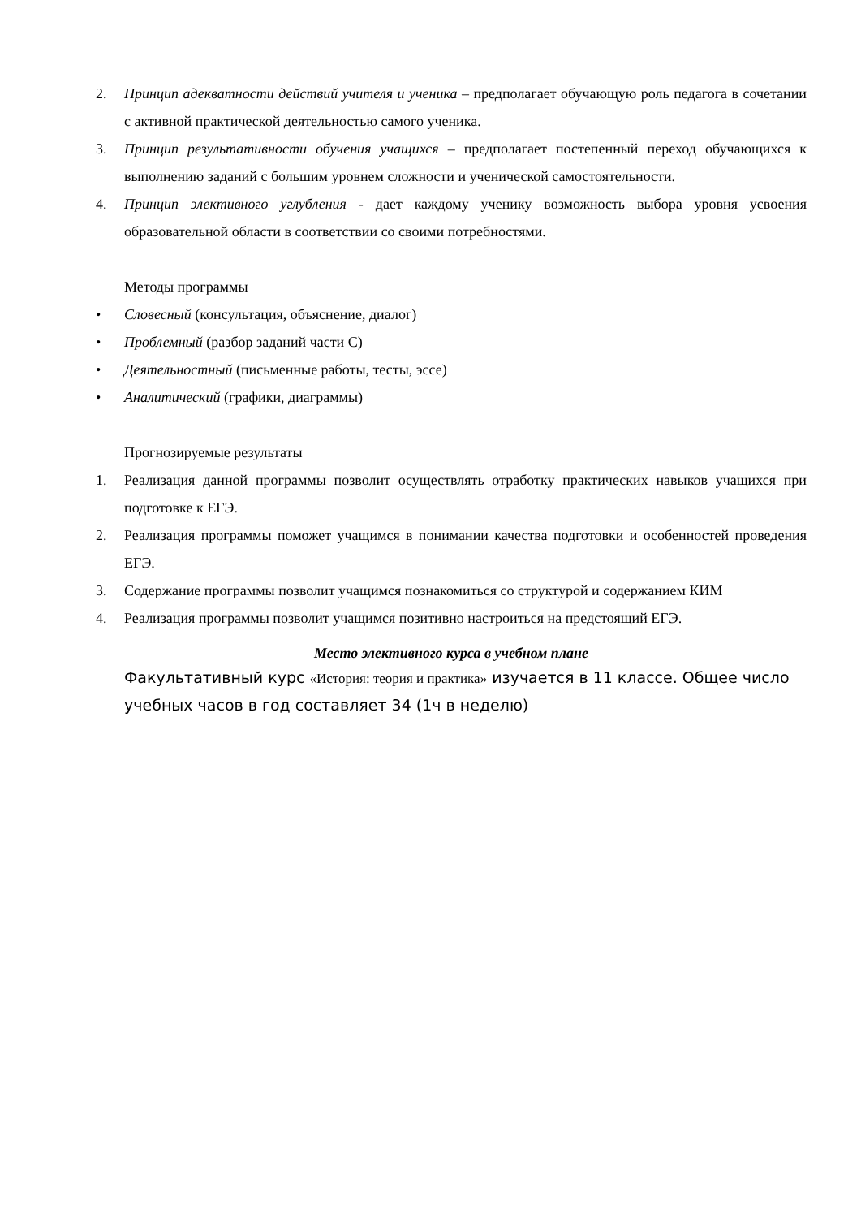2. Принцип адекватности действий учителя и ученика – предполагает обучающую роль педагога в сочетании с активной практической деятельностью самого ученика.
3. Принцип результативности обучения учащихся – предполагает постепенный переход обучающихся к выполнению заданий с большим уровнем сложности и ученической самостоятельности.
4. Принцип элективного углубления - дает каждому ученику возможность выбора уровня усвоения образовательной области в соответствии со своими потребностями.
Методы программы
• Словесный (консультация, объяснение, диалог)
• Проблемный (разбор заданий части С)
• Деятельностный (письменные работы, тесты, эссе)
• Аналитический (графики, диаграммы)
Прогнозируемые результаты
1. Реализация данной программы позволит осуществлять отработку практических навыков учащихся при подготовке к ЕГЭ.
2. Реализация программы поможет учащимся в понимании качества подготовки и особенностей проведения ЕГЭ.
3. Содержание программы позволит учащимся познакомиться со структурой и содержанием КИМ
4. Реализация программы позволит учащимся позитивно настроиться на предстоящий ЕГЭ.
Место элективного курса в учебном плане
Факультативный курс «История: теория и практика» изучается в 11 классе. Общее число учебных часов в год составляет 34 (1ч в неделю)